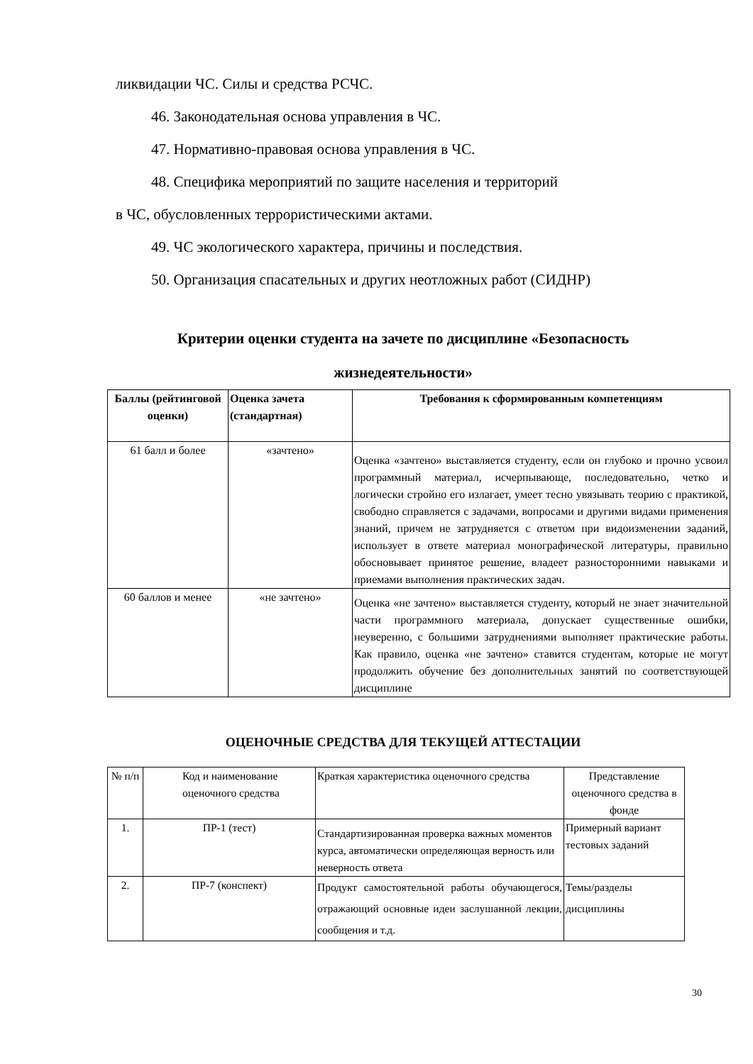ликвидации ЧС. Силы и средства РСЧС.
46. Законодательная основа управления в ЧС.
47. Нормативно-правовая основа управления в ЧС.
48. Специфика мероприятий по защите населения и территорий
в ЧС, обусловленных террористическими актами.
49. ЧС экологического характера, причины и последствия.
50. Организация спасательных и других неотложных работ (СИДНР)
Критерии оценки студента на зачете по дисциплине «Безопасность жизнедеятельности»
| Баллы (рейтинговой оценки) | Оценка зачета (стандартная) | Требования к сформированным компетенциям |
| --- | --- | --- |
| 61 балл и более | «зачтено» | Оценка «зачтено» выставляется студенту, если он глубоко и прочно усвоил программный материал, исчерпывающе, последовательно, четко и логически стройно его излагает, умеет тесно увязывать теорию с практикой, свободно справляется с задачами, вопросами и другими видами применения знаний, причем не затрудняется с ответом при видоизменении заданий, использует в ответе материал монографической литературы, правильно обосновывает принятое решение, владеет разносторонними навыками и приемами выполнения практических задач. |
| 60 баллов и менее | «не зачтено» | Оценка «не зачтено» выставляется студенту, который не знает значительной части программного материала, допускает существенные ошибки, неуверенно, с большими затруднениями выполняет практические работы. Как правило, оценка «не зачтено» ставится студентам, которые не могут продолжить обучение без дополнительных занятий по соответствующей дисциплине |
ОЦЕНОЧНЫЕ СРЕДСТВА ДЛЯ ТЕКУЩЕЙ АТТЕСТАЦИИ
| № п/п | Код и наименование оценочного средства | Краткая характеристика оценочного средства | Представление оценочного средства в фонде |
| 1. | ПР-1 (тест) | Стандартизированная проверка важных моментов курса, автоматически определяющая верность или неверность ответа | Примерный вариант тестовых заданий |
| 2. | ПР-7 (конспект) | Продукт самостоятельной работы обучающегося, отражающий основные идеи заслушанной лекции, сообщения и т.д. | Темы/разделы дисциплины |
30